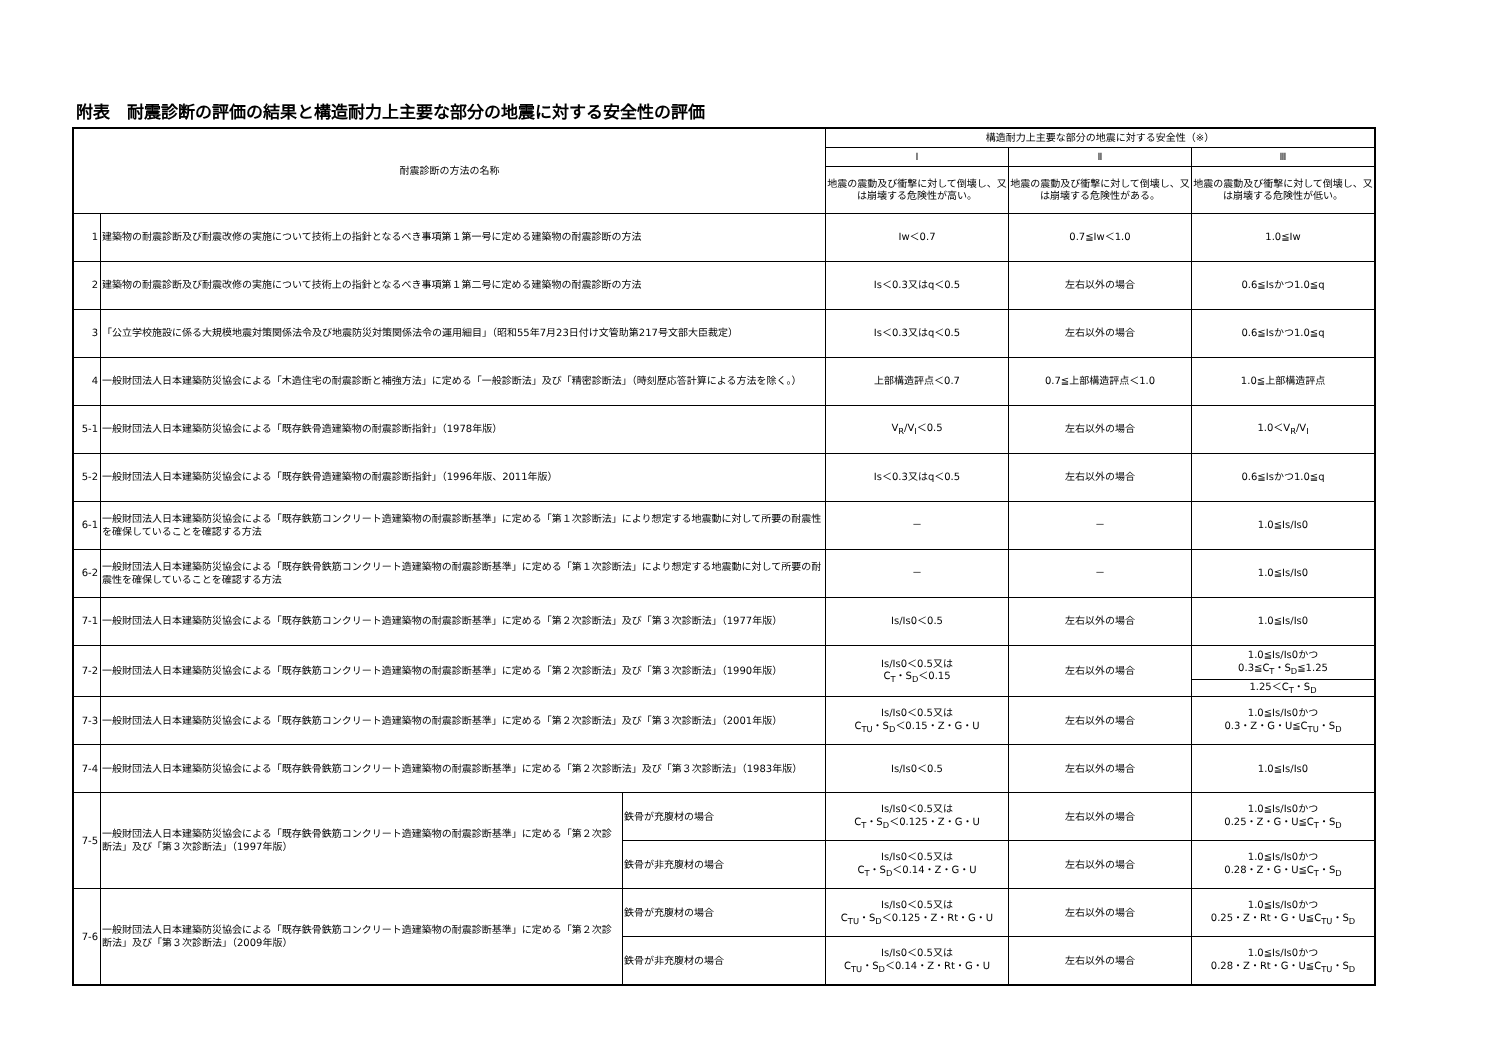附表　耐震診断の評価の結果と構造耐力上主要な部分の地震に対する安全性の評価
| 耐震診断の方法の名称 | | | 構造耐力上主要な部分の地震に対する安全性（※） | | |
| --- | --- | --- | --- | --- | --- |
| | | | Ⅰ | Ⅱ | Ⅲ |
| | | | 地震の震動及び衝撃に対して倒壊し、又は崩壊する危険性が高い。 | 地震の震動及び衝撃に対して倒壊し、又は崩壊する危険性がある。 | 地震の震動及び衝撃に対して倒壊し、又は崩壊する危険性が低い。 |
| 1 | 建築物の耐震診断及び耐震改修の実施について技術上の指針となるべき事項第１第一号に定める建築物の耐震診断の方法 | | Iw＜0.7 | 0.7≦Iw＜1.0 | 1.0≦Iw |
| 2 | 建築物の耐震診断及び耐震改修の実施について技術上の指針となるべき事項第１第二号に定める建築物の耐震診断の方法 | | Is＜0.3又はq＜0.5 | 左右以外の場合 | 0.6≦Isかつ1.0≦q |
| 3 | 「公立学校施設に係る大規模地震対策関係法令及び地震防災対策関係法令の運用細目」（昭和55年7月23日付け文管助第217号文部大臣裁定） | | Is＜0.3又はq＜0.5 | 左右以外の場合 | 0.6≦Isかつ1.0≦q |
| 4 | 一般財団法人日本建築防災協会による「木造住宅の耐震診断と補強方法」に定める「一般診断法」及び「精密診断法」（時刻歴応答計算による方法を除く。） | | 上部構造評点＜0.7 | 0.7≦上部構造評点＜1.0 | 1.0≦上部構造評点 |
| 5-1 | 一般財団法人日本建築防災協会による「既存鉄骨造建築物の耐震診断指針」（1978年版） | | V<sub>R</sub>/V<sub>I</sub>＜0.5 | 左右以外の場合 | 1.0＜V<sub>R</sub>/V<sub>I</sub> |
| 5-2 | 一般財団法人日本建築防災協会による「既存鉄骨造建築物の耐震診断指針」（1996年版、2011年版） | | Is＜0.3又はq＜0.5 | 左右以外の場合 | 0.6≦Isかつ1.0≦q |
| 6-1 | 一般財団法人日本建築防災協会による「既存鉄筋コンクリート造建築物の耐震診断基準」に定める「第１次診断法」により想定する地震動に対して所要の耐震性を確保していることを確認する方法 | | － | － | 1.0≦Is/Is0 |
| 6-2 | 一般財団法人日本建築防災協会による「既存鉄骨鉄筋コンクリート造建築物の耐震診断基準」に定める「第１次診断法」により想定する地震動に対して所要の耐震性を確保していることを確認する方法 | | － | － | 1.0≦Is/Is0 |
| 7-1 | 一般財団法人日本建築防災協会による「既存鉄筋コンクリート造建築物の耐震診断基準」に定める「第２次診断法」及び「第３次診断法」（1977年版） | | Is/Is0＜0.5 | 左右以外の場合 | 1.0≦Is/Is0 |
| 7-2 | 一般財団法人日本建築防災協会による「既存鉄筋コンクリート造建築物の耐震診断基準」に定める「第２次診断法」及び「第３次診断法」（1990年版） | | Is/Is0＜0.5又は C<sub>T</sub>・S<sub>D</sub>＜0.15 | 左右以外の場合 | 1.0≦Is/Is0かつ 0.3≦C<sub>T</sub>・S<sub>D</sub>≦1.25 |
| | | | | | 1.25＜C<sub>T</sub>・S<sub>D</sub> |
| 7-3 | 一般財団法人日本建築防災協会による「既存鉄筋コンクリート造建築物の耐震診断基準」に定める「第２次診断法」及び「第３次診断法」（2001年版） | | Is/Is0＜0.5又は C<sub>TU</sub>・S<sub>D</sub>＜0.15・Z・G・U | 左右以外の場合 | 1.0≦Is/Is0かつ 0.3・Z・G・U≦C<sub>TU</sub>・S<sub>D</sub> |
| 7-4 | 一般財団法人日本建築防災協会による「既存鉄骨鉄筋コンクリート造建築物の耐震診断基準」に定める「第２次診断法」及び「第３次診断法」（1983年版） | | Is/Is0＜0.5 | 左右以外の場合 | 1.0≦Is/Is0 |
| 7-5 | 一般財団法人日本建築防災協会による「既存鉄骨鉄筋コンクリート造建築物の耐震診断基準」に定める「第２次診断法」及び「第３次診断法」（1997年版） | 鉄骨が充腹材の場合 | Is/Is0＜0.5又は C<sub>T</sub>・S<sub>D</sub>＜0.125・Z・G・U | 左右以外の場合 | 1.0≦Is/Is0かつ 0.25・Z・G・U≦C<sub>T</sub>・S<sub>D</sub> |
| | | 鉄骨が非充腹材の場合 | Is/Is0＜0.5又は C<sub>T</sub>・S<sub>D</sub>＜0.14・Z・G・U | 左右以外の場合 | 1.0≦Is/Is0かつ 0.28・Z・G・U≦C<sub>T</sub>・S<sub>D</sub> |
| 7-6 | 一般財団法人日本建築防災協会による「既存鉄骨鉄筋コンクリート造建築物の耐震診断基準」に定める「第２次診断法」及び「第３次診断法」（2009年版） | 鉄骨が充腹材の場合 | Is/Is0＜0.5又は C<sub>TU</sub>・S<sub>D</sub>＜0.125・Z・Rt・G・U | 左右以外の場合 | 1.0≦Is/Is0かつ 0.25・Z・Rt・G・U≦C<sub>TU</sub>・S<sub>D</sub> |
| | | 鉄骨が非充腹材の場合 | Is/Is0＜0.5又は C<sub>TU</sub>・S<sub>D</sub>＜0.14・Z・Rt・G・U | 左右以外の場合 | 1.0≦Is/Is0かつ 0.28・Z・Rt・G・U≦C<sub>TU</sub>・S<sub>D</sub> |